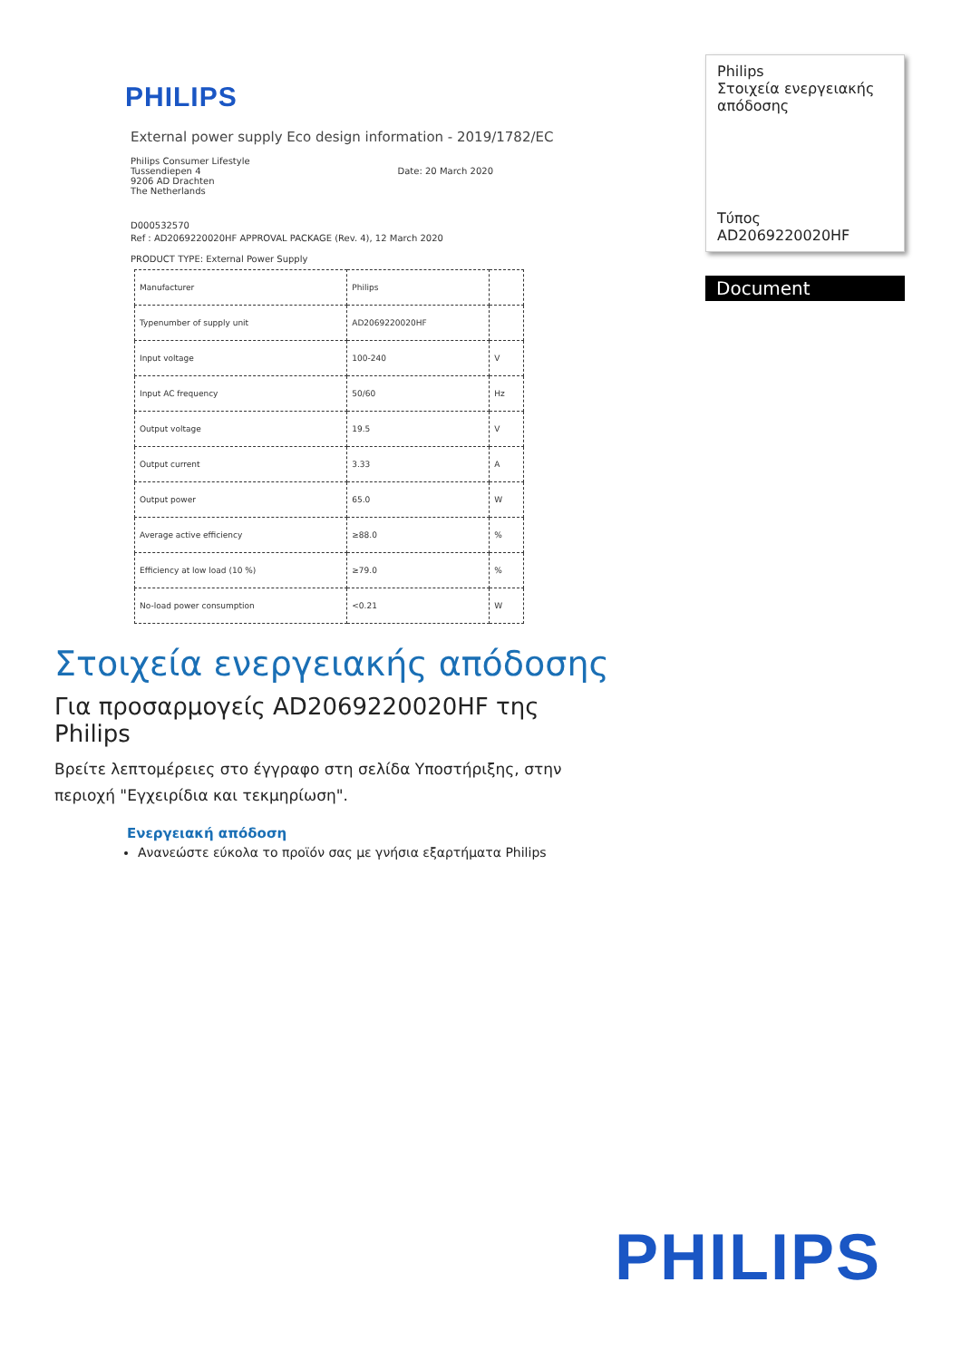PHILIPS
External power supply Eco design information - 2019/1782/EC
Philips Consumer Lifestyle
Tussendiepen 4
9206 AD Drachten
The Netherlands
Date: 20 March 2020
D000532570
Ref : AD2069220020HF APPROVAL PACKAGE (Rev. 4), 12 March 2020
PRODUCT TYPE: External Power Supply
| Manufacturer | Philips | |
| Typenumber of supply unit | AD2069220020HF | |
| Input voltage | 100-240 | V |
| Input AC frequency | 50/60 | Hz |
| Output voltage | 19.5 | V |
| Output current | 3.33 | A |
| Output power | 65.0 | W |
| Average active efficiency | ≥88.0 | % |
| Efficiency at low load (10 %) | ≥79.0 | % |
| No-load power consumption | <0.21 | W |
Philips
Στοιχεία ενεργειακής απόδοσης
Τύπος AD2069220020HF
Document
Στοιχεία ενεργειακής απόδοσης
Για προσαρμογείς AD2069220020HF της Philips
Βρείτε λεπτομέρειες στο έγγραφο στη σελίδα Υποστήριξης, στην περιοχή "Εγχειρίδια και τεκμηρίωση".
Ενεργειακή απόδοση
Ανανεώστε εύκολα το προϊόν σας με γνήσια εξαρτήματα Philips
PHILIPS